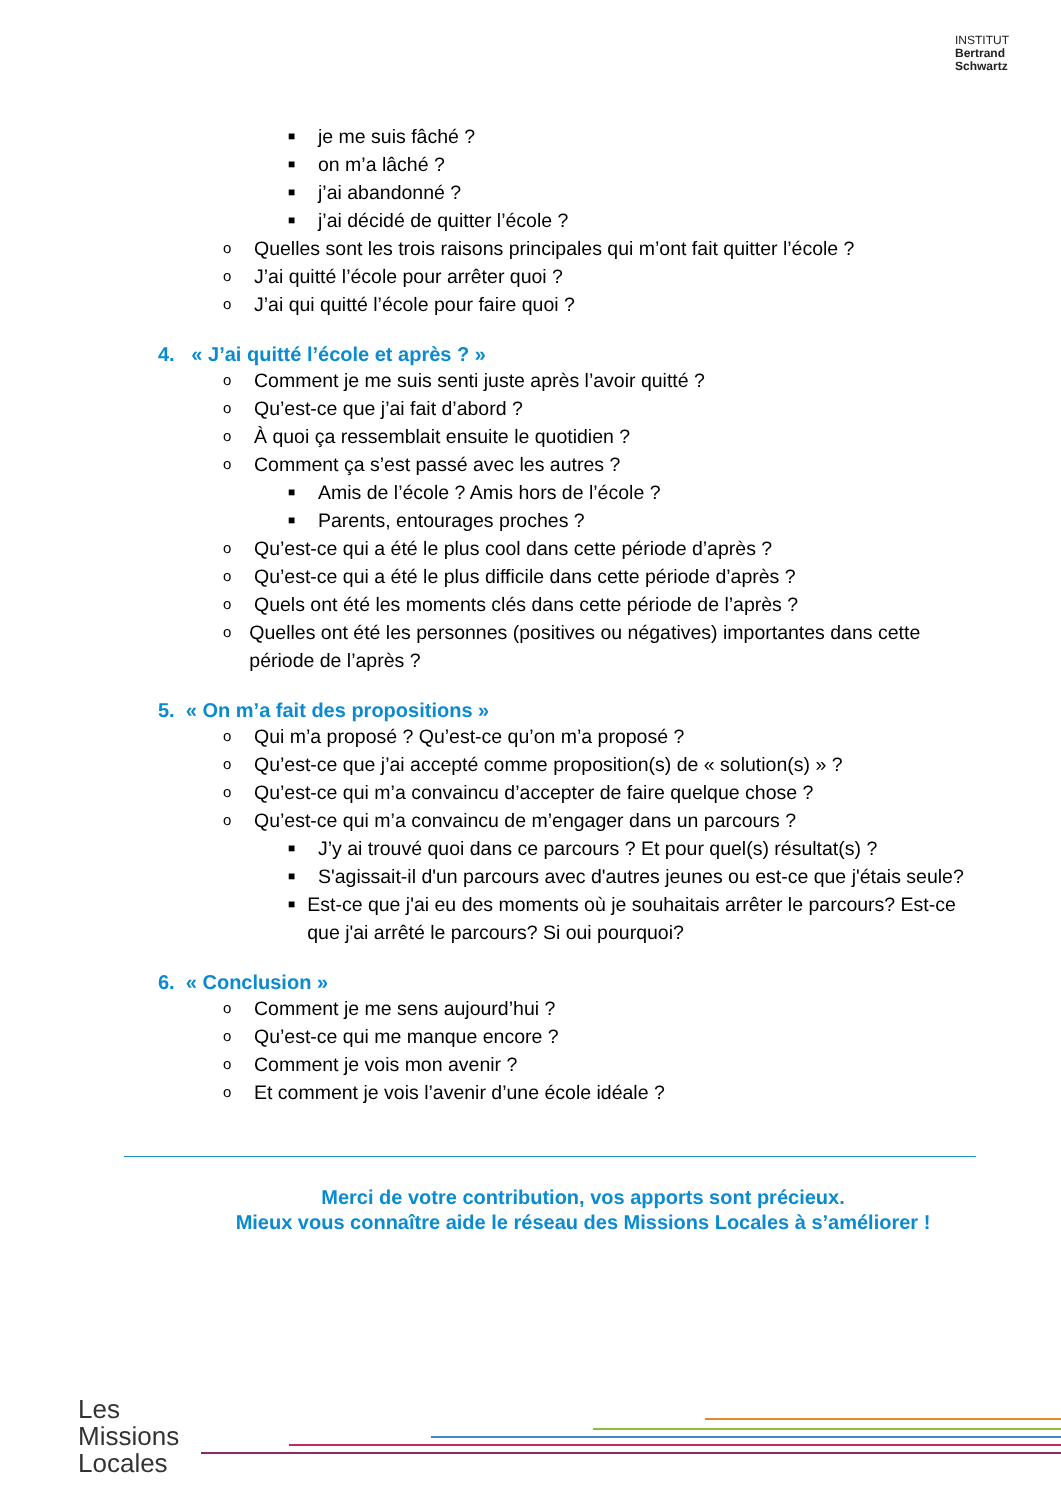INSTITUT
Bertrand
Schwartz
■ je me suis fâché ?
■ on m’a lâché ?
■ j’ai abandonné ?
■ j’ai décidé de quitter l’école ?
o Quelles sont les trois raisons principales qui m’ont fait quitter l’école ?
o J’ai quitté l’école pour arrêter quoi ?
o J’ai qui quitté l’école pour faire quoi ?
4. « J’ai quitté l’école et après ? »
o Comment je me suis senti juste après l’avoir quitté ?
o Qu’est-ce que j’ai fait d’abord ?
o À quoi ça ressemblait ensuite le quotidien ?
o Comment ça s’est passé avec les autres ?
■ Amis de l’école ? Amis hors de l’école ?
■ Parents, entourages proches ?
o Qu’est-ce qui a été le plus cool dans cette période d’après ?
o Qu’est-ce qui a été le plus difficile dans cette période d’après ?
o Quels ont été les moments clés dans cette période de l’après ?
o Quelles ont été les personnes (positives ou négatives) importantes dans cette période de l’après ?
5. « On m’a fait des propositions »
o Qui m’a proposé ? Qu’est-ce qu’on m’a proposé ?
o Qu’est-ce que j’ai accepté comme proposition(s) de « solution(s) » ?
o Qu’est-ce qui m’a convaincu d’accepter de faire quelque chose ?
o Qu’est-ce qui m’a convaincu de m’engager dans un parcours ?
■ J’y ai trouvé quoi dans ce parcours ? Et pour quel(s) résultat(s) ?
■ S'agissait-il d'un parcours avec d'autres jeunes ou est-ce que j'étais seule?
■ Est-ce que j'ai eu des moments où je souhaitais arrêter le parcours? Est-ce que j'ai arrêté le parcours? Si oui pourquoi?
6. « Conclusion »
o Comment je me sens aujourd’hui ?
o Qu’est-ce qui me manque encore ?
o Comment je vois mon avenir ?
o Et comment je vois l’avenir d’une école idéale ?
Merci de votre contribution, vos apports sont précieux.
Mieux vous connaître aide le réseau des Missions Locales à s’améliorer !
Les
Missions
Locales